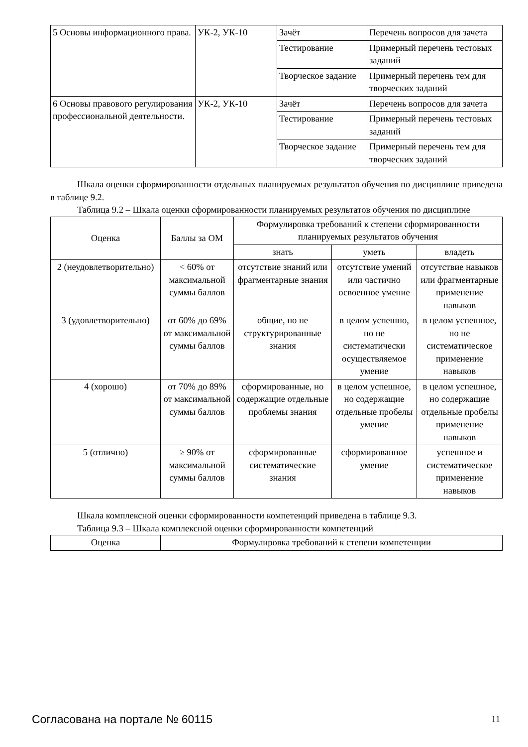| 5 Основы информационного права. | УК-2, УК-10 | Зачёт | Перечень вопросов для зачета |
| | | Тестирование | Примерный перечень тестовых заданий |
| | | Творческое задание | Примерный перечень тем для творческих заданий |
| 6 Основы правового регулирования профессиональной деятельности. | УК-2, УК-10 | Зачёт | Перечень вопросов для зачета |
| | | Тестирование | Примерный перечень тестовых заданий |
| | | Творческое задание | Примерный перечень тем для творческих заданий |
Шкала оценки сформированности отдельных планируемых результатов обучения по дисциплине приведена в таблице 9.2.
Таблица 9.2 – Шкала оценки сформированности планируемых результатов обучения по дисциплине
| Оценка | Баллы за ОМ | Формулировка требований к степени сформированности планируемых результатов обучения | | |
| --- | --- | --- | --- | --- |
| | | знать | уметь | владеть |
| 2 (неудовлетворительно) | < 60% от максимальной суммы баллов | отсутствие знаний или фрагментарные знания | отсутствие умений или частично освоенное умение | отсутствие навыков или фрагментарные применение навыков |
| 3 (удовлетворительно) | от 60% до 69% от максимальной суммы баллов | общие, но не структурированные знания | в целом успешно, но не систематически осуществляемое умение | в целом успешное, но не систематическое применение навыков |
| 4 (хорошо) | от 70% до 89% от максимальной суммы баллов | сформированные, но содержащие отдельные проблемы знания | в целом успешное, но содержащие отдельные пробелы умение | в целом успешное, но содержащие отдельные пробелы применение навыков |
| 5 (отлично) | ≥ 90% от максимальной суммы баллов | сформированные систематические знания | сформированное умение | успешное и систематическое применение навыков |
Шкала комплексной оценки сформированности компетенций приведена в таблице 9.3.
Таблица 9.3 – Шкала комплексной оценки сформированности компетенций
| Оценка | Формулировка требований к степени компетенции |
| --- | --- |
Согласована на портале № 60115 11